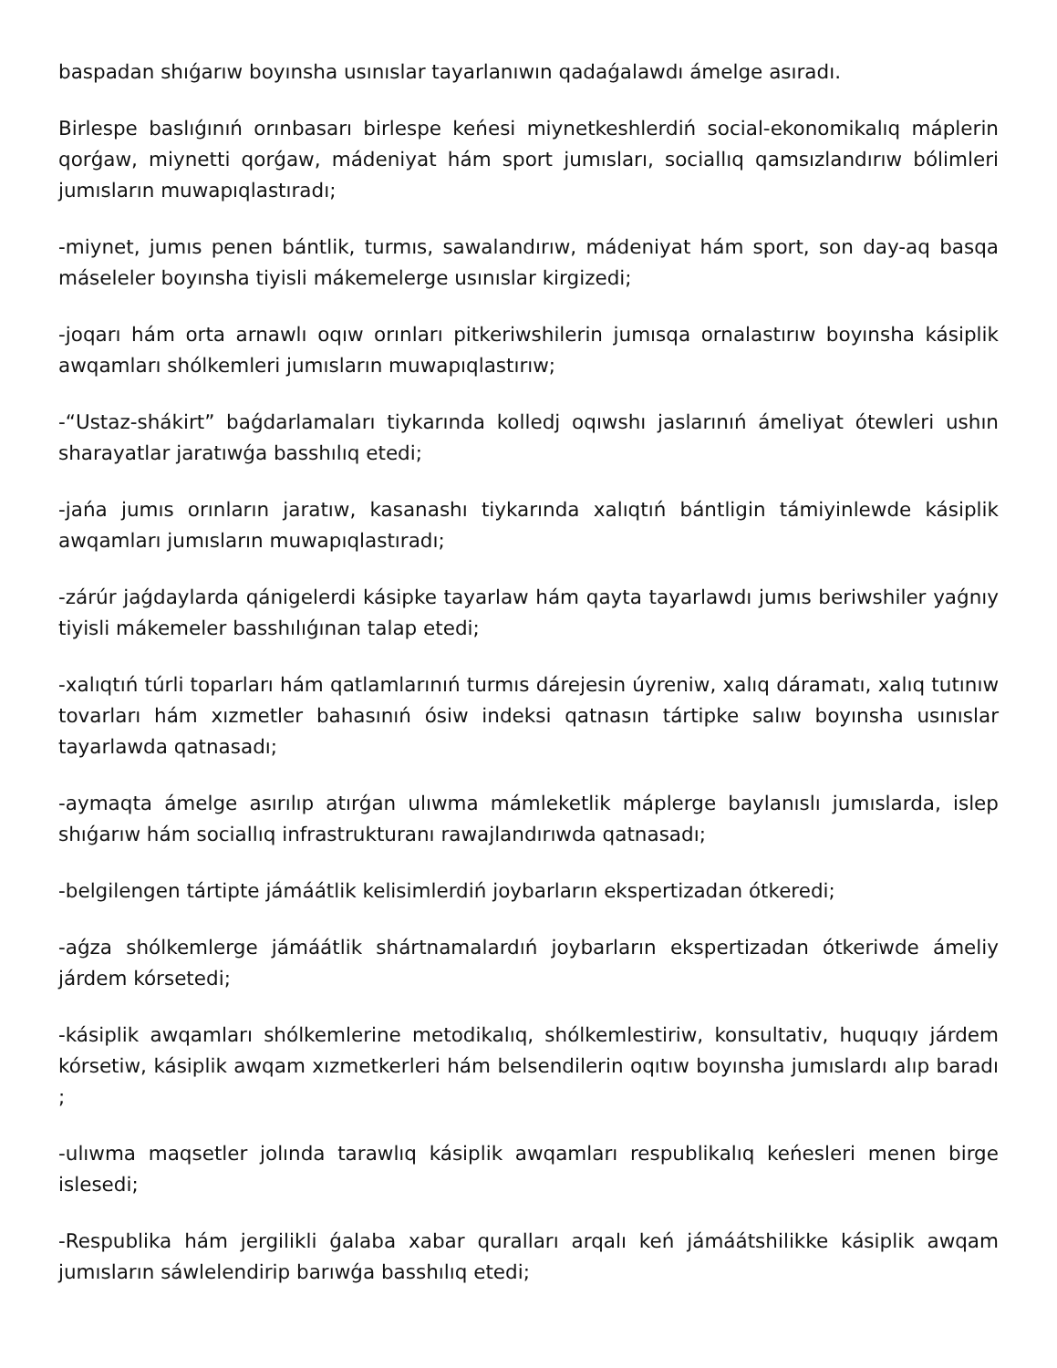baspadan shıǵarıw boyınsha usınıslar tayarlanıwın qadaǵalawdı ámelge asıradı.
Birlespe baslıǵınıń orınbasarı birlespe keńesi miynetkeshlerdiń social-ekonomikalıq máplerin qorǵaw, miynetti qorǵaw, mádeniyat hám sport jumısları, sociallıq qamsızlandırıw bólimleri jumısların muwapıqlastıradı;
-miynet, jumıs penen bántlik, turmıs, sawalandırıw, mádeniyat hám sport, son day-aq basqa máseleler boyınsha tiyisli mákemelerge usınıslar kirgizedi;
-joqarı hám orta arnawlı oqıw orınları pitkeriwshilerin jumısqa ornalastırıw boyınsha kásiplik awqamları shólkemleri jumısların muwapıqlastırıw;
-“Ustaz-shákirt” baǵdarlamaları tiykarında kolledj oqıwshı jaslarınıń ámeliyat ótewleri ushın sharayatlar jaratıwǵa basshılıq etedi;
-jańa jumıs orınların jaratıw, kasanashı tiykarında xalıqtıń bántligin támiyinlewde kásiplik awqamları jumısların muwapıqlastıradı;
-zárúr jaǵdaylarda qánigelerdi kásipke tayarlaw hám qayta tayarlawdı jumıs beriwshiler yaǵnıy tiyisli mákemeler basshılıǵınan talap etedi;
-xalıqtıń túrli toparları hám qatlamlarınıń turmıs dárejesin úyreniw, xalıq dáramatı, xalıq tutınıw tovarları hám xızmetler bahasınıń ósiw indeksi qatnasın tártipke salıw boyınsha usınıslar tayarlawda qatnasadı;
-aymaqta ámelge asırılıp atırǵan ulıwma mámleketlik máplerge baylanıslı jumıslarda, islep shıǵarıw hám sociallıq infrastrukturanı rawajlandırıwda qatnasadı;
-belgilengen tártipte jámáátlik kelisimlerdiń joybarların ekspertizadan ótkeredi;
-aǵza shólkemlerge jámáátlik shártnamalardıń joybarların ekspertizadan ótkeriwde ámeliy járdem kórsetedi;
-kásiplik awqamları shólkemlerine metodikalıq, shólkemlestiriw, konsultativ, huquqıy járdem kórsetiw, kásiplik awqam xızmetkerleri hám belsendilerin oqıtıw boyınsha jumıslardı alıp baradı ;
-ulıwma maqsetler jolında tarawlıq kásiplik awqamları respublikalıq keńesleri menen birge islesedi;
-Respublika hám jergilikli ǵalaba xabar quralları arqalı keń jámáátshilikke kásiplik awqam jumısların sáwlelendirip barıwǵa basshılıq etedi;